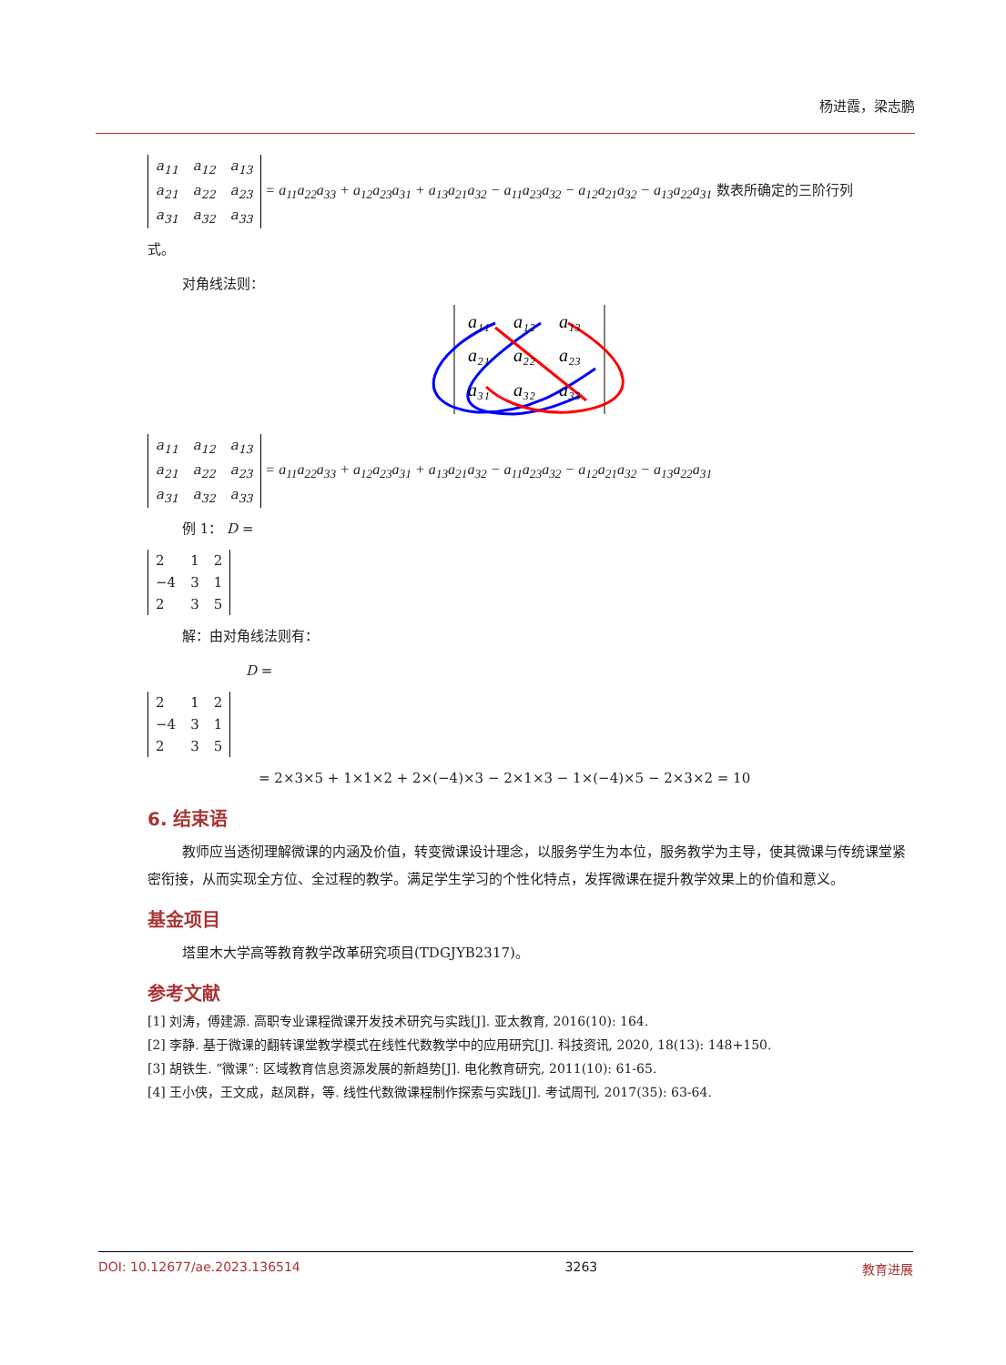杨进霞，梁志鹏
| a<sub>11</sub> | a<sub>12</sub> | a<sub>13</sub> |
| a<sub>21</sub> | a<sub>22</sub> | a<sub>23</sub> |
| a<sub>31</sub> | a<sub>32</sub> | a<sub>33</sub> |
= a<sub>11</sub>a<sub>22</sub>a<sub>33</sub> + a<sub>12</sub>a<sub>23</sub>a<sub>31</sub> + a<sub>13</sub>a<sub>21</sub>a<sub>32</sub> − a<sub>11</sub>a<sub>23</sub>a<sub>32</sub> − a<sub>12</sub>a<sub>21</sub>a<sub>32</sub> − a<sub>13</sub>a<sub>22</sub>a<sub>31</sub> 数表所确定的三阶行列
式。
对角线法则：
a₁₁
a₁₂
a₁₃
a₂₁
a₂₂
a₂₃
a₃₁
a₃₂
a₃₃
| a<sub>11</sub> | a<sub>12</sub> | a<sub>13</sub> |
| a<sub>21</sub> | a<sub>22</sub> | a<sub>23</sub> |
| a<sub>31</sub> | a<sub>32</sub> | a<sub>33</sub> |
= a<sub>11</sub>a<sub>22</sub>a<sub>33</sub> + a<sub>12</sub>a<sub>23</sub>a<sub>31</sub> + a<sub>13</sub>a<sub>21</sub>a<sub>32</sub> − a<sub>11</sub>a<sub>23</sub>a<sub>32</sub> − a<sub>12</sub>a<sub>21</sub>a<sub>32</sub> − a<sub>13</sub>a<sub>22</sub>a<sub>31</sub>
例 1： D =
| 2 | 1 | 2 |
| −4 | 3 | 1 |
| 2 | 3 | 5 |
解：由对角线法则有：
D =
| 2 | 1 | 2 |
| −4 | 3 | 1 |
| 2 | 3 | 5 |
= 2×3×5 + 1×1×2 + 2×(−4)×3 − 2×1×3 − 1×(−4)×5 − 2×3×2 = 10
6. 结束语
教师应当透彻理解微课的内涵及价值，转变微课设计理念，以服务学生为本位，服务教学为主导，使其微课与传统课堂紧密衔接，从而实现全方位、全过程的教学。满足学生学习的个性化特点，发挥微课在提升教学效果上的价值和意义。
基金项目
塔里木大学高等教育教学改革研究项目(TDGJYB2317)。
参考文献
[1] 刘涛，傅建源. 高职专业课程微课开发技术研究与实践[J]. 亚太教育, 2016(10): 164.
[2] 李静. 基于微课的翻转课堂教学模式在线性代数教学中的应用研究[J]. 科技资讯, 2020, 18(13): 148+150.
[3] 胡铁生. “微课”: 区域教育信息资源发展的新趋势[J]. 电化教育研究, 2011(10): 61-65.
[4] 王小侠，王文成，赵凤群，等. 线性代数微课程制作探索与实践[J]. 考试周刊, 2017(35): 63-64.
DOI: 10.12677/ae.2023.136514 3263 教育进展